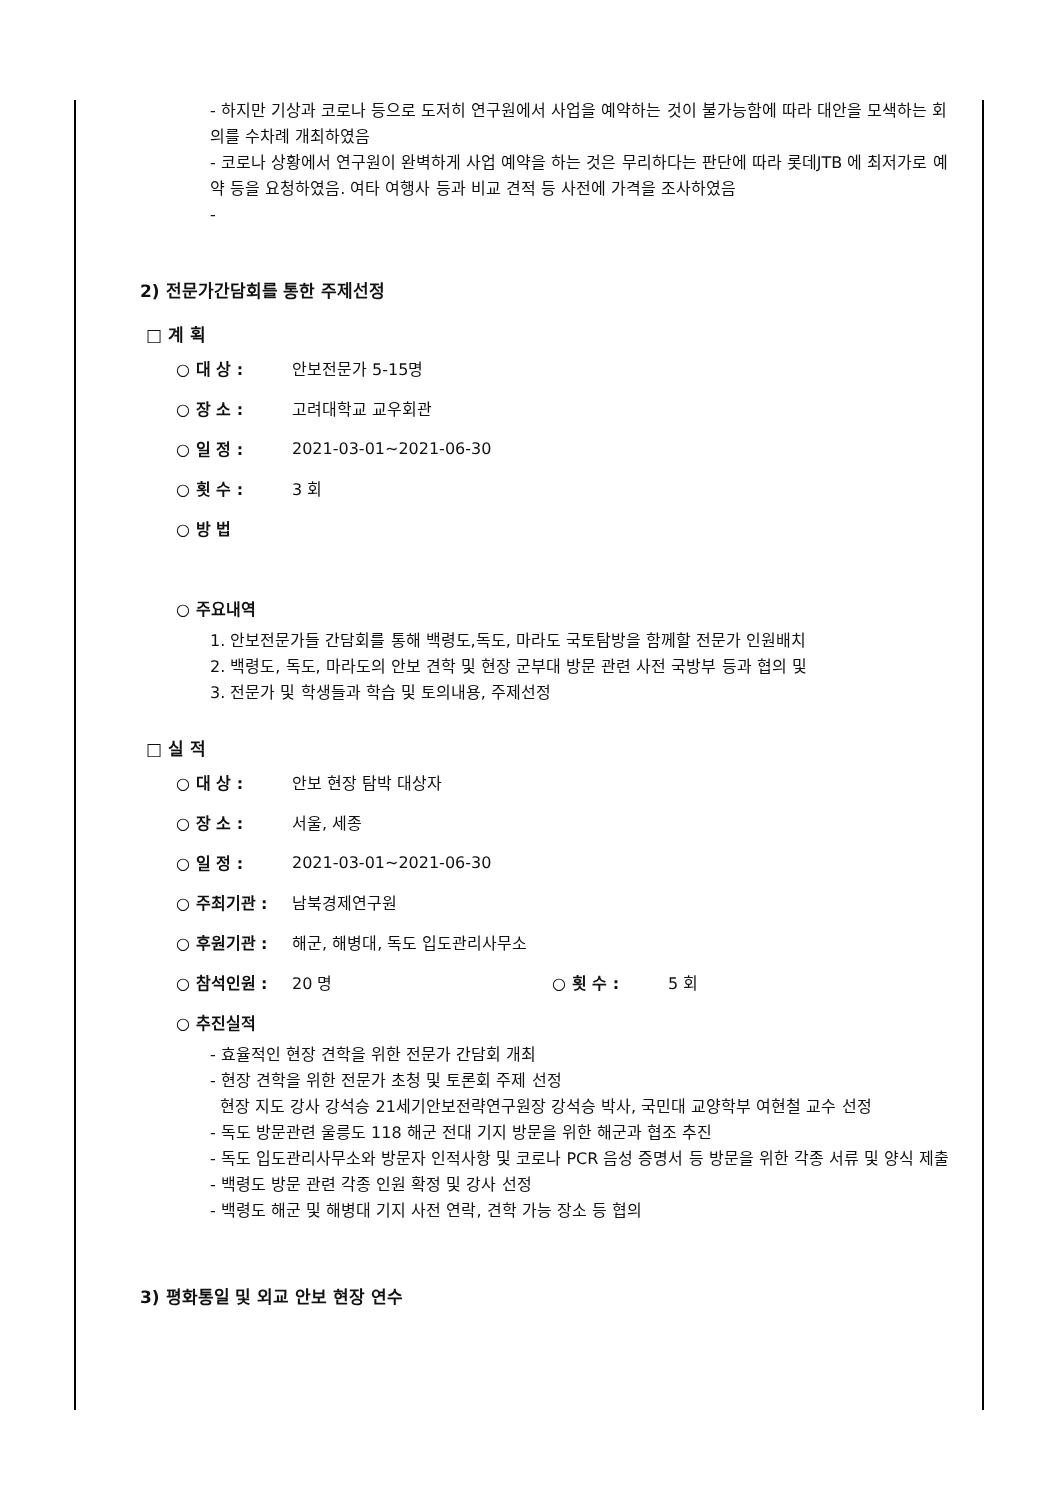- 하지만 기상과 코로나 등으로 도저히 연구원에서 사업을 예약하는 것이 불가능함에 따라 대안을 모색하는 회의를 수차례 개최하였음
- 코로나 상황에서 연구원이 완벽하게 사업 예약을 하는 것은 무리하다는 판단에 따라 롯데JTB 에 최저가로 예약 등을 요청하였음. 여타 여행사 등과 비교 견적 등 사전에 가격을 조사하였음
-
2) 전문가간담회를 통한 주제선정
□ 계 획
○ 대 상 : 안보전문가 5-15명
○ 장 소 : 고려대학교 교우회관
○ 일 정 : 2021-03-01~2021-06-30
○ 횟 수 : 3 회
○ 방 법
○ 주요내역
1. 안보전문가들 간담회를 통해 백령도,독도, 마라도 국토탐방을 함께할 전문가 인원배치
2. 백령도, 독도, 마라도의 안보 견학 및 현장 군부대 방문 관련 사전 국방부 등과 협의 및
3. 전문가 및 학생들과 학습 및 토의내용, 주제선정
□ 실 적
○ 대 상 : 안보 현장 탐박 대상자
○ 장 소 : 서울, 세종
○ 일 정 : 2021-03-01~2021-06-30
○ 주최기관 : 남북경제연구원
○ 후원기관 : 해군, 해병대, 독도 입도관리사무소
○ 참석인원 : 20 명 ○ 횟 수 : 5 회
○ 추진실적
- 효율적인 현장 견학을 위한 전문가 간담회 개최
- 현장 견학을 위한 전문가 초청 및 토론회 주제 선정
현장 지도 강사 강석승 21세기안보전략연구원장 강석승 박사, 국민대 교양학부 여현철 교수 선정
- 독도 방문관련 울릉도 118 해군 전대 기지 방문을 위한 해군과 협조 추진
- 독도 입도관리사무소와 방문자 인적사항 및 코로나 PCR 음성 증명서 등 방문을 위한 각종 서류 및 양식 제출
- 백령도 방문 관련 각종 인원 확정 및 강사 선정
- 백령도 해군 및 해병대 기지 사전 연락, 견학 가능 장소 등 협의
3) 평화통일 및 외교 안보 현장 연수